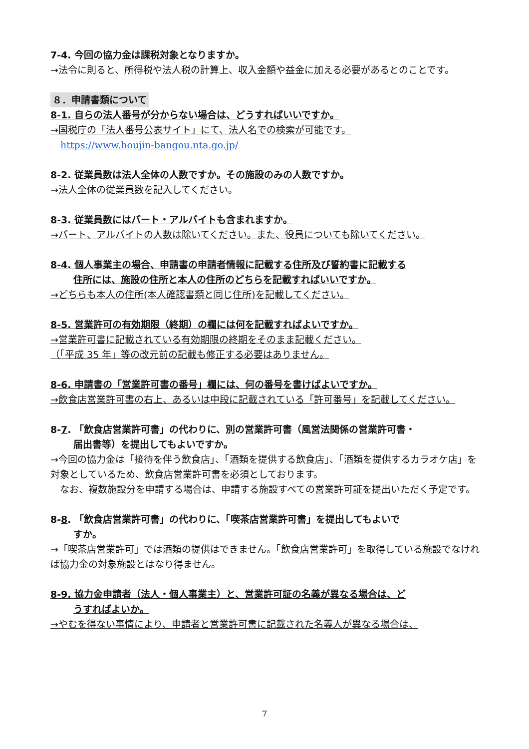7-4. 今回の協力金は課税対象となりますか。
→法令に則ると、所得税や法人税の計算上、収入金額や益金に加える必要があるとのことです。
８．申請書類について
8-1. 自らの法人番号が分からない場合は、どうすればいいですか。
→国税庁の「法人番号公表サイト」にて、法人名での検索が可能です。
https://www.houjin-bangou.nta.go.jp/
8-2. 従業員数は法人全体の人数ですか。その施設のみの人数ですか。
→法人全体の従業員数を記入してください。
8-3. 従業員数にはパート・アルバイトも含まれますか。
→パート、アルバイトの人数は除いてください。また、役員についても除いてください。
8-4. 個人事業主の場合、申請書の申請者情報に記載する住所及び誓約書に記載する
住所には、施設の住所と本人の住所のどちらを記載すればいいですか。
→どちらも本人の住所(本人確認書類と同じ住所)を記載してください。
8-5. 営業許可の有効期限（終期）の欄には何を記載すればよいですか。
→営業許可書に記載されている有効期限の終期をそのまま記載ください。
（「平成 35 年」等の改元前の記載も修正する必要はありません。
8-6. 申請書の「営業許可書の番号」欄には、何の番号を書けばよいですか。
→飲食店営業許可書の右上、あるいは中段に記載されている「許可番号」を記載してください。
8-7. 「飲食店営業許可書」の代わりに、別の営業許可書（風営法関係の営業許可書・
届出書等）を提出してもよいですか。
→今回の協力金は「接待を伴う飲食店」、「酒類を提供する飲食店」、「酒類を提供するカラオケ店」を対象としているため、飲食店営業許可書を必須としております。
　なお、複数施設分を申請する場合は、申請する施設すべての営業許可証を提出いただく予定です。
8-8. 「飲食店営業許可書」の代わりに、「喫茶店営業許可書」を提出してもよいで
すか。
→「喫茶店営業許可」では酒類の提供はできません。「飲食店営業許可」を取得している施設でなければ協力金の対象施設とはなり得ません。
8-9. 協力金申請者（法人・個人事業主）と、営業許可証の名義が異なる場合は、ど
うすればよいか。
→やむを得ない事情により、申請者と営業許可書に記載された名義人が異なる場合は、
7